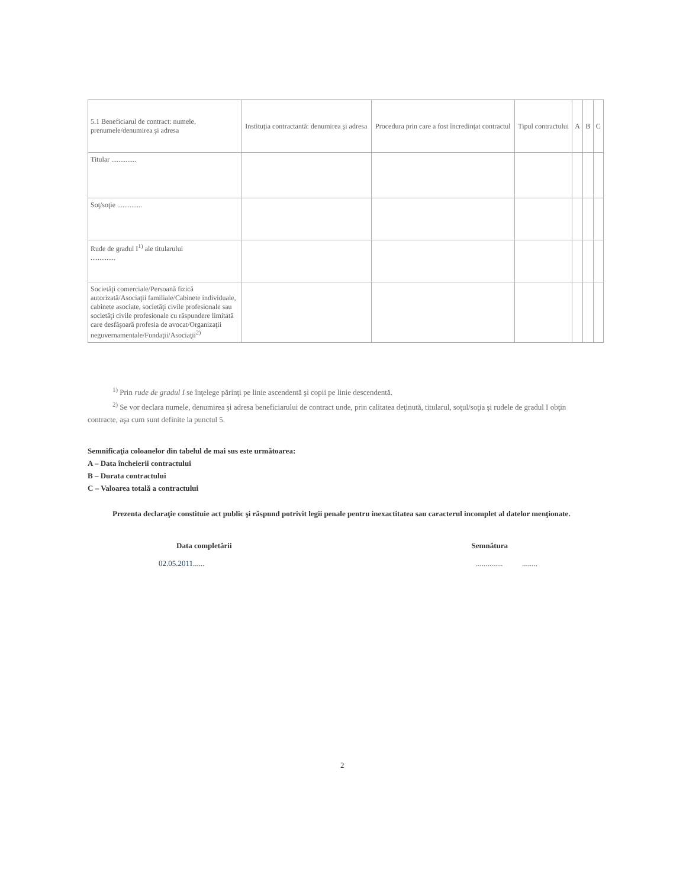| 5.1 Beneficiarul de contract: numele, prenumele/denumirea şi adresa | Instituţia contractantă: denumirea şi adresa | Procedura prin care a fost încredinţat contractul | Tipul contractului | A | B | C |
| --- | --- | --- | --- | --- | --- | --- |
| Titular .............. | | | | | | |
| Soţ/soţie .............. | | | | | | |
| Rude de gradul I<sup>1)</sup> ale titularului .............. | | | | | | |
| Societăţi comerciale/Persoană fizică autorizată/Asociaţii familiale/Cabinete individuale, cabinete asociate, societăţi civile profesionale sau societăţi civile profesionale cu răspundere limitată care desfăşoară profesia de avocat/Organizaţii neguvernamentale/Fundaţii/Asociaţii<sup>2)</sup> | | | | | | |
<sup>1)</sup> Prin rude de gradul I se înţelege părinţi pe linie ascendentă şi copii pe linie descendentă.
<sup>2)</sup> Se vor declara numele, denumirea şi adresa beneficiarului de contract unde, prin calitatea deţinută, titularul, soţul/soţia şi rudele de gradul I obţin contracte, aşa cum sunt definite la punctul 5.
Semnificaţia coloanelor din tabelul de mai sus este următoarea:
A – Data încheierii contractului
B – Durata contractului
C – Valoarea totală a contractului
Prezenta declaraţie constituie act public şi răspund potrivit legii penale pentru inexactitatea sau caracterul incomplet al datelor menţionate.
Data completării Semnătura
02.05.2011.................... ........
2